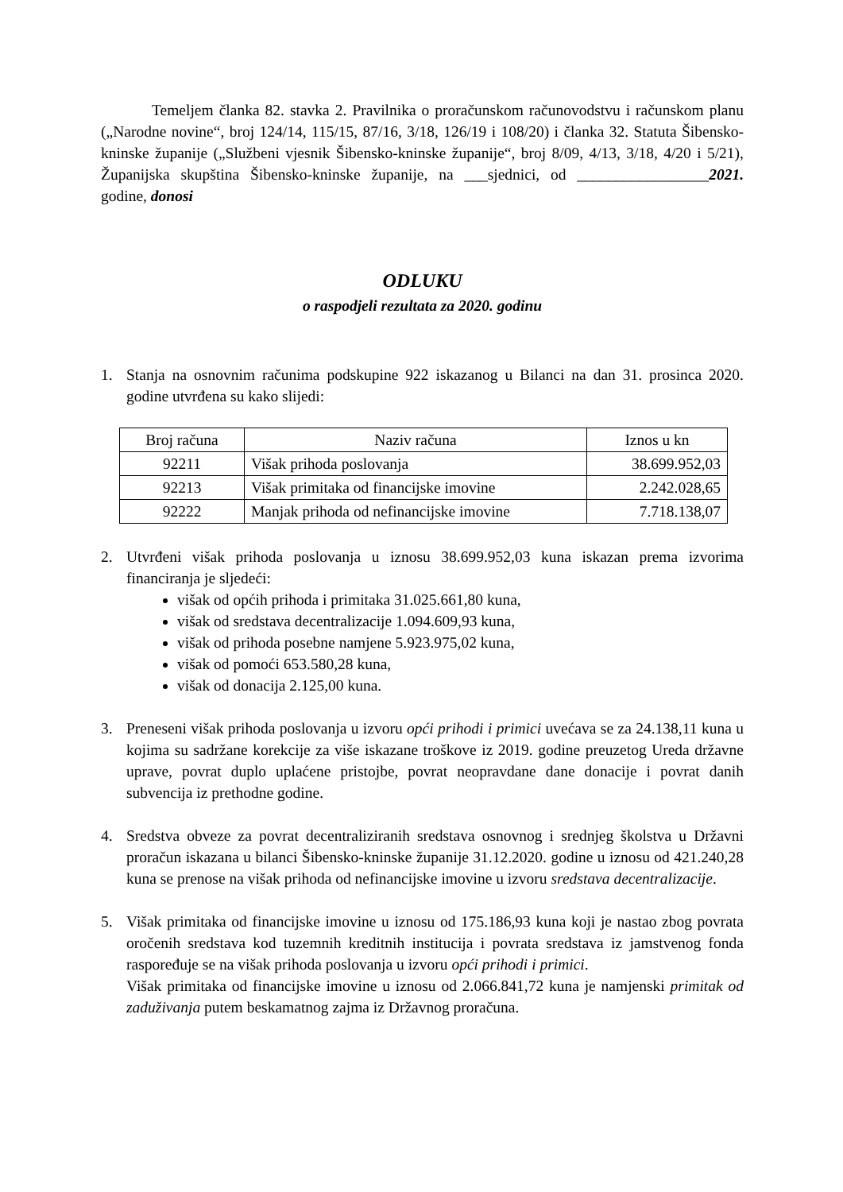Temeljem članka 82. stavka 2. Pravilnika o proračunskom računovodstvu i računskom planu („Narodne novine“, broj 124/14, 115/15, 87/16, 3/18, 126/19 i 108/20) i članka 32. Statuta Šibensko-kninske županije („Službeni vjesnik Šibensko-kninske županije“, broj 8/09, 4/13, 3/18, 4/20 i 5/21), Županijska skupština Šibensko-kninske županije, na ___sjednici, od _________________2021. godine, donosi
ODLUKU
o raspodjeli rezultata za 2020. godinu
1. Stanja na osnovnim računima podskupine 922 iskazanog u Bilanci na dan 31. prosinca 2020. godine utvrđena su kako slijedi:
| Broj računa | Naziv računa | Iznos u kn |
| --- | --- | --- |
| 92211 | Višak prihoda poslovanja | 38.699.952,03 |
| 92213 | Višak primitaka od financijske imovine | 2.242.028,65 |
| 92222 | Manjak prihoda od nefinancijske imovine | 7.718.138,07 |
2. Utvrđeni višak prihoda poslovanja u iznosu 38.699.952,03 kuna iskazan prema izvorima financiranja je sljedeći:
višak od općih prihoda i primitaka 31.025.661,80 kuna,
višak od sredstava decentralizacije 1.094.609,93 kuna,
višak od prihoda posebne namjene 5.923.975,02 kuna,
višak od pomoći 653.580,28 kuna,
višak od donacija 2.125,00 kuna.
3. Preneseni višak prihoda poslovanja u izvoru opći prihodi i primici uvećava se za 24.138,11 kuna u kojima su sadržane korekcije za više iskazane troškove iz 2019. godine preuzetog Ureda državne uprave, povrat duplo uplaćene pristojbe, povrat neopravdane dane donacije i povrat danih subvencija iz prethodne godine.
4. Sredstva obveze za povrat decentraliziranih sredstava osnovnog i srednjeg školstva u Državni proračun iskazana u bilanci Šibensko-kninske županije 31.12.2020. godine u iznosu od 421.240,28 kuna se prenose na višak prihoda od nefinancijske imovine u izvoru sredstava decentralizacije.
5. Višak primitaka od financijske imovine u iznosu od 175.186,93 kuna koji je nastao zbog povrata oročenih sredstava kod tuzemnih kreditnih institucija i povrata sredstava iz jamstvenog fonda raspoređuje se na višak prihoda poslovanja u izvoru opći prihodi i primici.
Višak primitaka od financijske imovine u iznosu od 2.066.841,72 kuna je namjenski primitak od zaduživanja putem beskamatnog zajma iz Državnog proračuna.